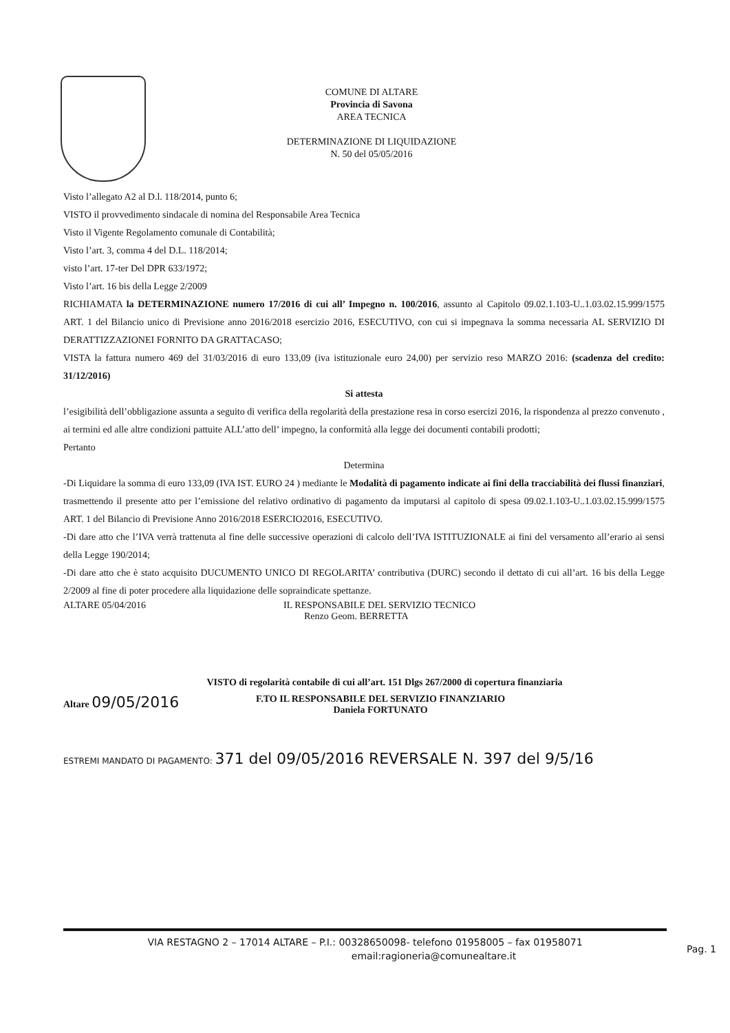COMUNE DI ALTARE
Provincia di Savona
AREA TECNICA
DETERMINAZIONE DI LIQUIDAZIONE
N. 50 del 05/05/2016
Visto l’allegato A2 al D.l. 118/2014, punto 6;
VISTO il provvedimento sindacale di nomina del Responsabile Area Tecnica
Visto il Vigente Regolamento comunale di Contabilità;
Visto l’art. 3, comma 4 del D.L. 118/2014;
visto l’art. 17-ter Del DPR 633/1972;
Visto l’art. 16 bis della Legge 2/2009
RICHIAMATA la DETERMINAZIONE numero 17/2016 di cui all’ Impegno n. 100/2016, assunto al Capitolo 09.02.1.103-U..1.03.02.15.999/1575 ART. 1 del Bilancio unico di Previsione anno 2016/2018 esercizio 2016, ESECUTIVO, con cui si impegnava la somma necessaria AL SERVIZIO DI DERATTIZZAZIONEI FORNITO DA GRATTACASO;
VISTA la fattura numero 469 del 31/03/2016 di euro 133,09 (iva istituzionale euro 24,00) per servizio reso MARZO 2016: (scadenza del credito: 31/12/2016)
Si attesta
l’esigibilità dell’obbligazione assunta a seguito di verifica della regolarità della prestazione resa in corso esercizi 2016, la rispondenza al prezzo convenuto , ai termini ed alle altre condizioni pattuite ALL’atto dell’ impegno, la conformità alla legge dei documenti contabili prodotti;
Pertanto
Determina
-Di Liquidare la somma di euro 133,09 (IVA IST. EURO 24 ) mediante le Modalità di pagamento indicate ai fini della tracciabilità dei flussi finanziari, trasmettendo il presente atto per l’emissione del relativo ordinativo di pagamento da imputarsi al capitolo di spesa 09.02.1.103-U..1.03.02.15.999/1575 ART. 1 del Bilancio di Previsione Anno 2016/2018 ESERCIO2016, ESECUTIVO.
-Di dare atto che l’IVA verrà trattenuta al fine delle successive operazioni di calcolo dell’IVA ISTITUZIONALE ai fini del versamento all’erario ai sensi della Legge 190/2014;
-Di dare atto che è stato acquisito DUCUMENTO UNICO DI REGOLARITA’ contributiva (DURC) secondo il dettato di cui all’art. 16 bis della Legge 2/2009 al fine di poter procedere alla liquidazione delle sopraindicate spettanze.
ALTARE 05/04/2016 IL RESPONSABILE DEL SERVIZIO TECNICO
Renzo Geom. BERRETTA
VISTO di regolarità contabile di cui all’art. 151 Dlgs 267/2000 di copertura finanziaria
Altare 09/05/2016 F.TO IL RESPONSABILE DEL SERVIZIO FINANZIARIO
Daniela FORTUNATO
ESTREMI MANDATO DI PAGAMENTO: 371 del 09/05/2016 REVERSALE N. 397 del 9/5/16
VIA RESTAGNO 2 – 17014 ALTARE – P.I.: 00328650098- telefono 01958005 – fax 01958071
email:ragioneria@comunealtare.it
Pag. 1